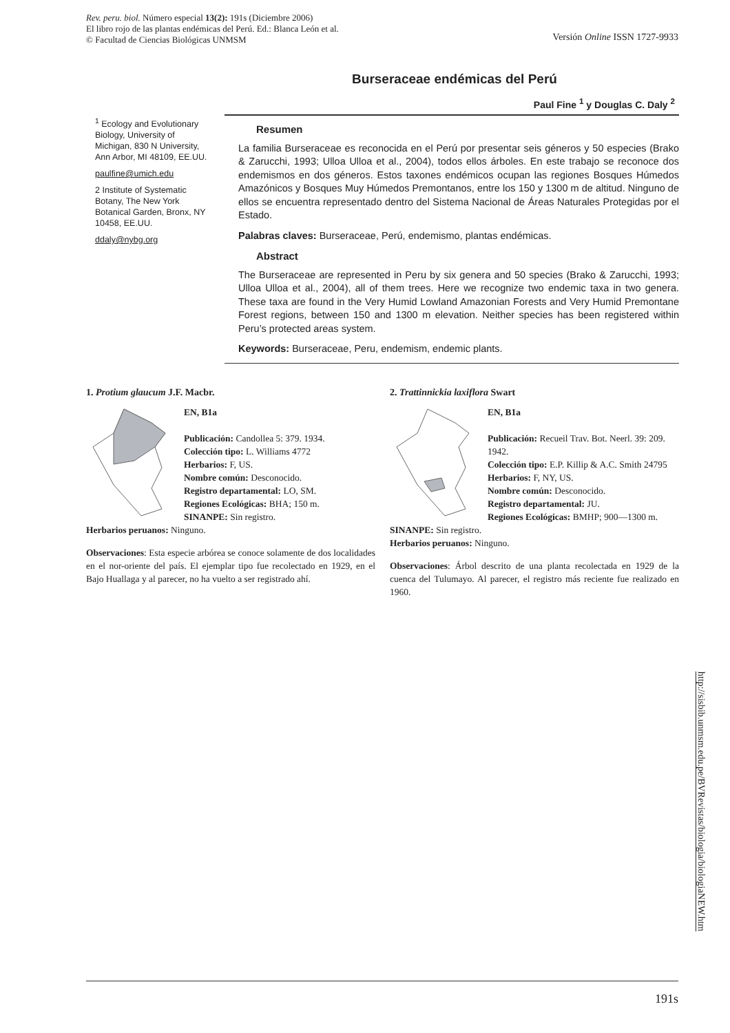Rev. peru. biol. Número especial 13(2): 191s (Diciembre 2006)
El libro rojo de las plantas endémicas del Perú. Ed.: Blanca León et al.
© Facultad de Ciencias Biológicas UNMSM
Versión Online ISSN 1727-9933
Burseraceae endémicas del Perú
Paul Fine <sup>1</sup> y Douglas C. Daly <sup>2</sup>
<sup>1</sup> Ecology and Evolutionary Biology, University of Michigan, 830 N University, Ann Arbor, MI 48109, EE.UU.
paulfine@umich.edu
2 Institute of Systematic Botany, The New York Botanical Garden, Bronx, NY 10458, EE.UU.
ddaly@nybg.org
Resumen
La familia Burseraceae es reconocida en el Perú por presentar seis géneros y 50 especies (Brako & Zarucchi, 1993; Ulloa Ulloa et al., 2004), todos ellos árboles. En este trabajo se reconoce dos endemismos en dos géneros. Estos taxones endémicos ocupan las regiones Bosques Húmedos Amazónicos y Bosques Muy Húmedos Premontanos, entre los 150 y 1300 m de altitud. Ninguno de ellos se encuentra representado dentro del Sistema Nacional de Áreas Naturales Protegidas por el Estado.
Palabras claves: Burseraceae, Perú, endemismo, plantas endémicas.
Abstract
The Burseraceae are represented in Peru by six genera and 50 species (Brako & Zarucchi, 1993; Ulloa Ulloa et al., 2004), all of them trees. Here we recognize two endemic taxa in two genera. These taxa are found in the Very Humid Lowland Amazonian Forests and Very Humid Premontane Forest regions, between 150 and 1300 m elevation. Neither species has been registered within Peru’s protected areas system.
Keywords: Burseraceae, Peru, endemism, endemic plants.
1. Protium glaucum J.F. Macbr.
EN, B1a
Publicación: Candollea 5: 379. 1934.
Colección tipo: L. Williams 4772
Herbarios: F, US.
Nombre común: Desconocido.
Registro departamental: LO, SM.
Regiones Ecológicas: BHA; 150 m.
SINANPE: Sin registro.
Herbarios peruanos: Ninguno.
Observaciones: Esta especie arbórea se conoce solamente de dos localidades en el nor-oriente del país. El ejemplar tipo fue recolectado en 1929, en el Bajo Huallaga y al parecer, no ha vuelto a ser registrado ahí.
2. Trattinnickia laxiflora Swart
EN, B1a
Publicación: Recueil Trav. Bot. Neerl. 39: 209. 1942.
Colección tipo: E.P. Killip & A.C. Smith 24795
Herbarios: F, NY, US.
Nombre común: Desconocido.
Registro departamental: JU.
Regiones Ecológicas: BMHP; 900—1300 m.
SINANPE: Sin registro.
Herbarios peruanos: Ninguno.
Observaciones: Árbol descrito de una planta recolectada en 1929 de la cuenca del Tulumayo. Al parecer, el registro más reciente fue realizado en 1960.
http://sisbib.unmsm.edu.pe/BVRevistas/biologia/biologiaNEW.htm
191s